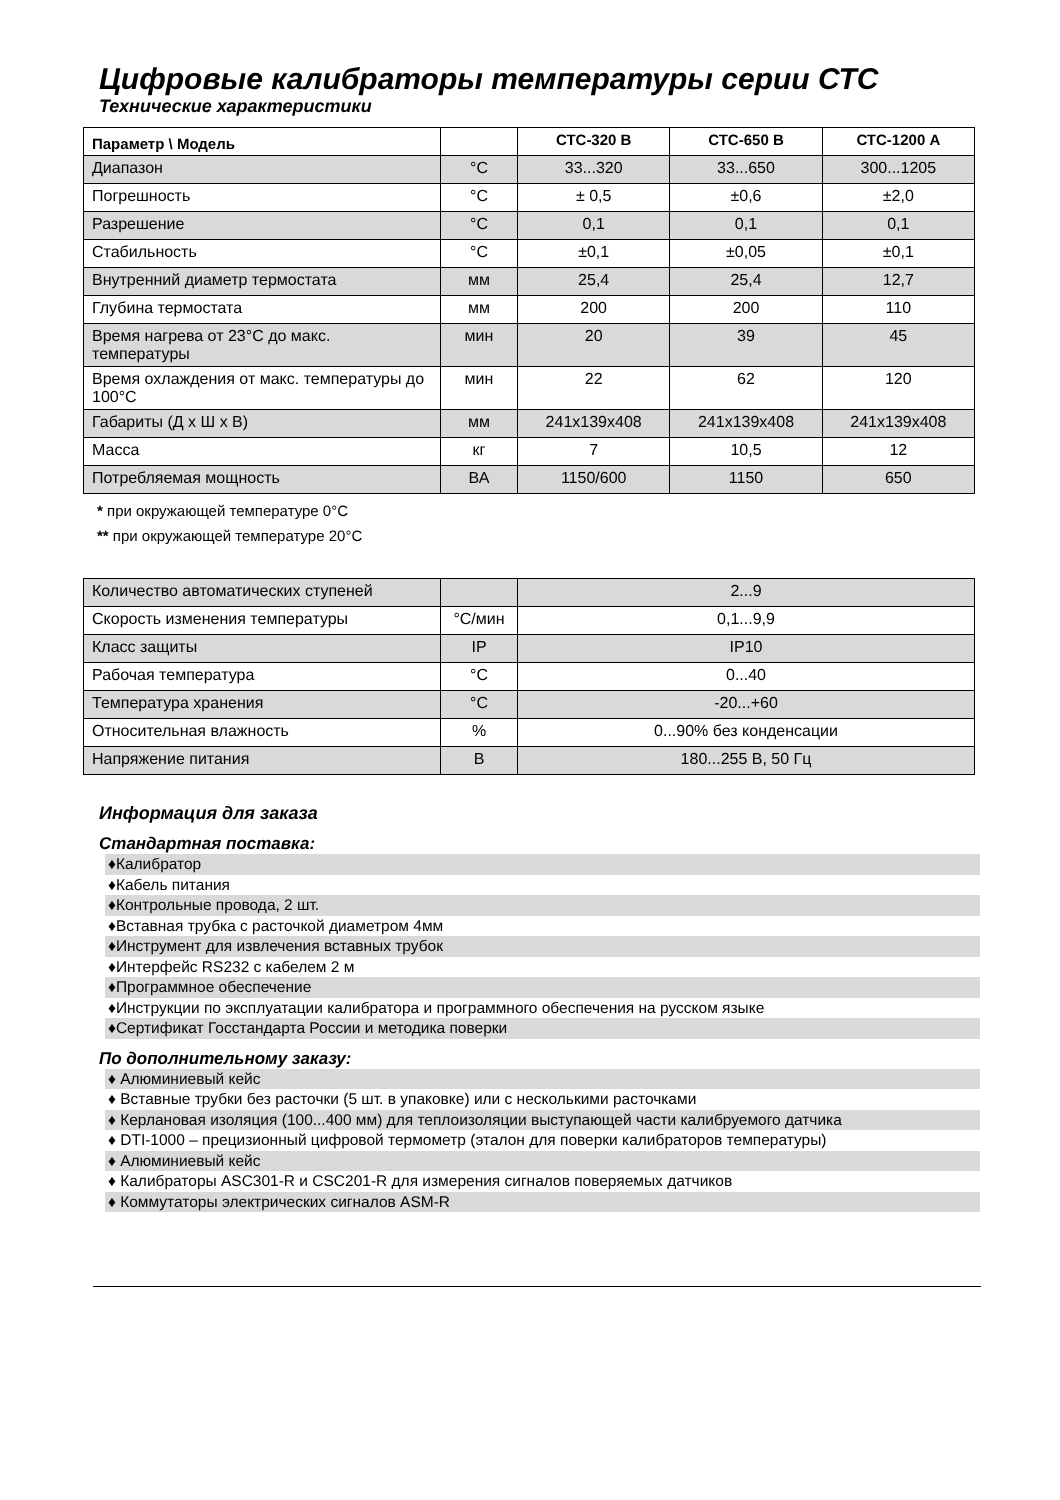Цифровые калибраторы температуры серии СТС
Технические характеристики
| Параметр \ Модель | | СТС-320 В | СТС-650 В | СТС-1200 А |
| --- | --- | --- | --- | --- |
| Диапазон | °C | 33...320 | 33...650 | 300...1205 |
| Погрешность | °C | ± 0,5 | ±0,6 | ±2,0 |
| Разрешение | °C | 0,1 | 0,1 | 0,1 |
| Стабильность | °C | ±0,1 | ±0,05 | ±0,1 |
| Внутренний диаметр термостата | мм | 25,4 | 25,4 | 12,7 |
| Глубина термостата | мм | 200 | 200 | 110 |
| Время нагрева от 23°C до макс. температуры | мин | 20 | 39 | 45 |
| Время охлаждения от макс. температуры до 100°C | мин | 22 | 62 | 120 |
| Габариты (Д х Ш х В) | мм | 241x139x408 | 241x139x408 | 241x139x408 |
| Масса | кг | 7 | 10,5 | 12 |
| Потребляемая мощность | ВА | 1150/600 | 1150 | 650 |
* при окружающей температуре 0°C
** при окружающей температуре 20°C
| Количество автоматических ступеней | | 2...9 |
| Скорость изменения температуры | °C/мин | 0,1...9,9 |
| Класс защиты | IP | IP10 |
| Рабочая температура | °C | 0...40 |
| Температура хранения | °C | -20...+60 |
| Относительная влажность | % | 0...90% без конденсации |
| Напряжение питания | В | 180...255 В, 50 Гц |
Информация для заказа
Стандартная поставка:
♦Калибратор
♦Кабель питания
♦Контрольные провода, 2 шт.
♦Вставная трубка с расточкой диаметром 4мм
♦Инструмент для извлечения вставных трубок
♦Интерфейс RS232 с кабелем 2 м
♦Программное обеспечение
♦Инструкции по эксплуатации калибратора и программного обеспечения на русском языке
♦Сертификат Госстандарта России и методика поверки
По дополнительному заказу:
♦ Алюминиевый кейс
♦ Вставные трубки без расточки (5 шт. в упаковке) или с несколькими расточками
♦ Керлановая изоляция (100...400 мм) для теплоизоляции выступающей части калибруемого датчика
♦ DTI-1000 – прецизионный цифровой термометр (эталон для поверки калибраторов температуры)
♦ Алюминиевый кейс
♦ Калибраторы ASC301-R и CSC201-R для измерения сигналов поверяемых датчиков
♦ Коммутаторы электрических сигналов ASM-R